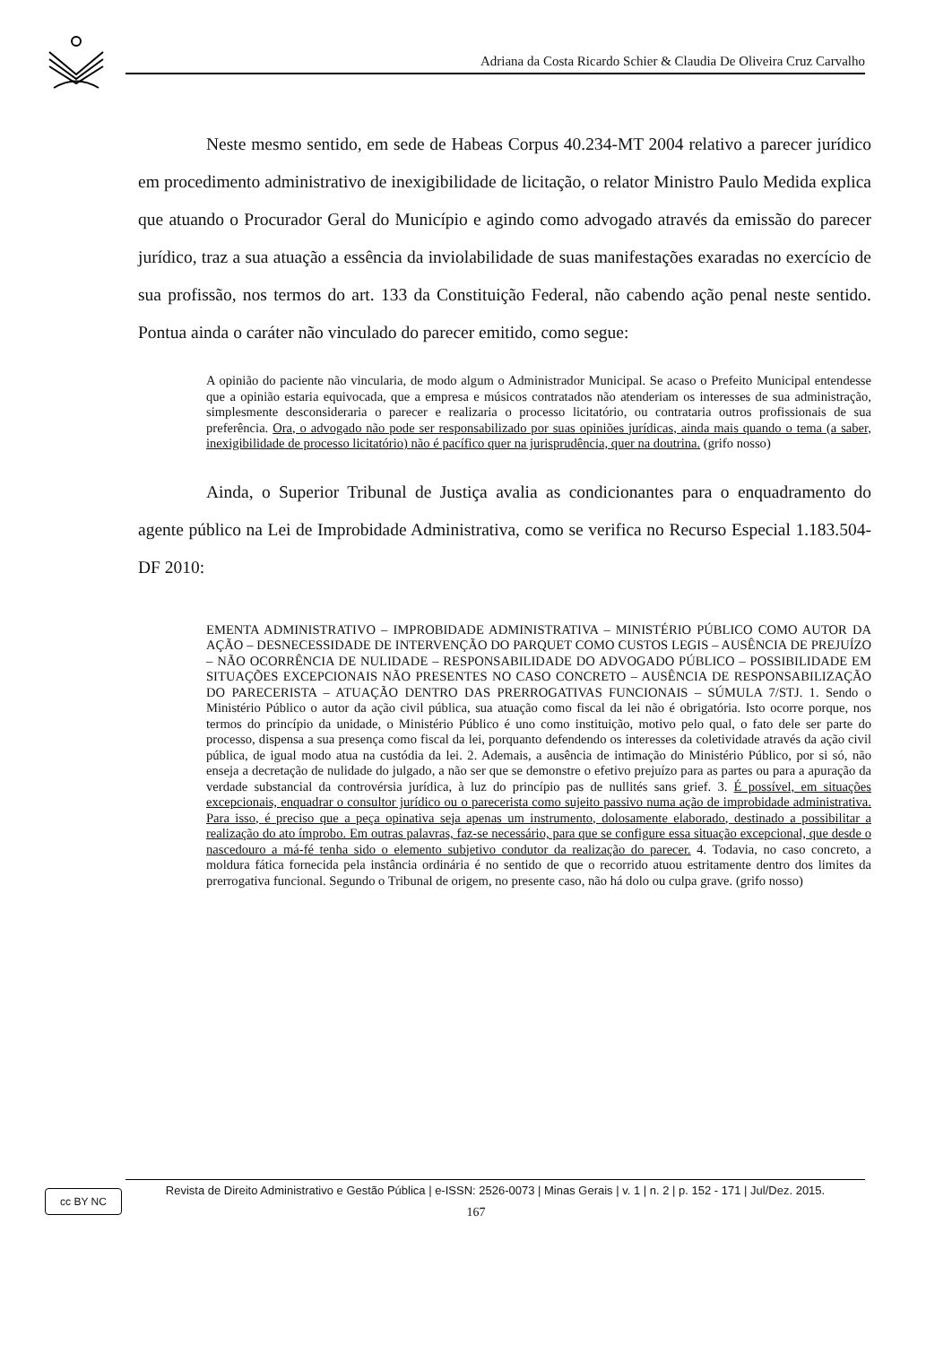Adriana da Costa Ricardo Schier & Claudia De Oliveira Cruz Carvalho
Neste mesmo sentido, em sede de Habeas Corpus 40.234-MT 2004 relativo a parecer jurídico em procedimento administrativo de inexigibilidade de licitação, o relator Ministro Paulo Medida explica que atuando o Procurador Geral do Município e agindo como advogado através da emissão do parecer jurídico, traz a sua atuação a essência da inviolabilidade de suas manifestações exaradas no exercício de sua profissão, nos termos do art. 133 da Constituição Federal, não cabendo ação penal neste sentido. Pontua ainda o caráter não vinculado do parecer emitido, como segue:
A opinião do paciente não vincularia, de modo algum o Administrador Municipal. Se acaso o Prefeito Municipal entendesse que a opinião estaria equivocada, que a empresa e músicos contratados não atenderiam os interesses de sua administração, simplesmente desconsideraria o parecer e realizaria o processo licitatório, ou contrataria outros profissionais de sua preferência. Ora, o advogado não pode ser responsabilizado por suas opiniões jurídicas, ainda mais quando o tema (a saber, inexigibilidade de processo licitatório) não é pacífico quer na jurisprudência, quer na doutrina. (grifo nosso)
Ainda, o Superior Tribunal de Justiça avalia as condicionantes para o enquadramento do agente público na Lei de Improbidade Administrativa, como se verifica no Recurso Especial 1.183.504-DF 2010:
EMENTA ADMINISTRATIVO – IMPROBIDADE ADMINISTRATIVA – MINISTÉRIO PÚBLICO COMO AUTOR DA AÇÃO – DESNECESSIDADE DE INTERVENÇÃO DO PARQUET COMO CUSTOS LEGIS – AUSÊNCIA DE PREJUÍZO – NÃO OCORRÊNCIA DE NULIDADE – RESPONSABILIDADE DO ADVOGADO PÚBLICO – POSSIBILIDADE EM SITUAÇÕES EXCEPCIONAIS NÃO PRESENTES NO CASO CONCRETO – AUSÊNCIA DE RESPONSABILIZAÇÃO DO PARECERISTA – ATUAÇÃO DENTRO DAS PRERROGATIVAS FUNCIONAIS – SÚMULA 7/STJ. 1. Sendo o Ministério Público o autor da ação civil pública, sua atuação como fiscal da lei não é obrigatória. Isto ocorre porque, nos termos do princípio da unidade, o Ministério Público é uno como instituição, motivo pelo qual, o fato dele ser parte do processo, dispensa a sua presença como fiscal da lei, porquanto defendendo os interesses da coletividade através da ação civil pública, de igual modo atua na custódia da lei. 2. Ademais, a ausência de intimação do Ministério Público, por si só, não enseja a decretação de nulidade do julgado, a não ser que se demonstre o efetivo prejuízo para as partes ou para a apuração da verdade substancial da controvérsia jurídica, à luz do princípio pas de nullités sans grief. 3. É possível, em situações excepcionais, enquadrar o consultor jurídico ou o parecerista como sujeito passivo numa ação de improbidade administrativa. Para isso, é preciso que a peça opinativa seja apenas um instrumento, dolosamente elaborado, destinado a possibilitar a realização do ato ímprobo. Em outras palavras, faz-se necessário, para que se configure essa situação excepcional, que desde o nascedouro a má-fé tenha sido o elemento subjetivo condutor da realização do parecer. 4. Todavia, no caso concreto, a moldura fática fornecida pela instância ordinária é no sentido de que o recorrido atuou estritamente dentro dos limites da prerrogativa funcional. Segundo o Tribunal de origem, no presente caso, não há dolo ou culpa grave. (grifo nosso)
cc BY NC
Revista de Direito Administrativo e Gestão Pública | e-ISSN: 2526-0073 | Minas Gerais | v. 1 | n. 2 | p. 152 - 171 | Jul/Dez. 2015.
167